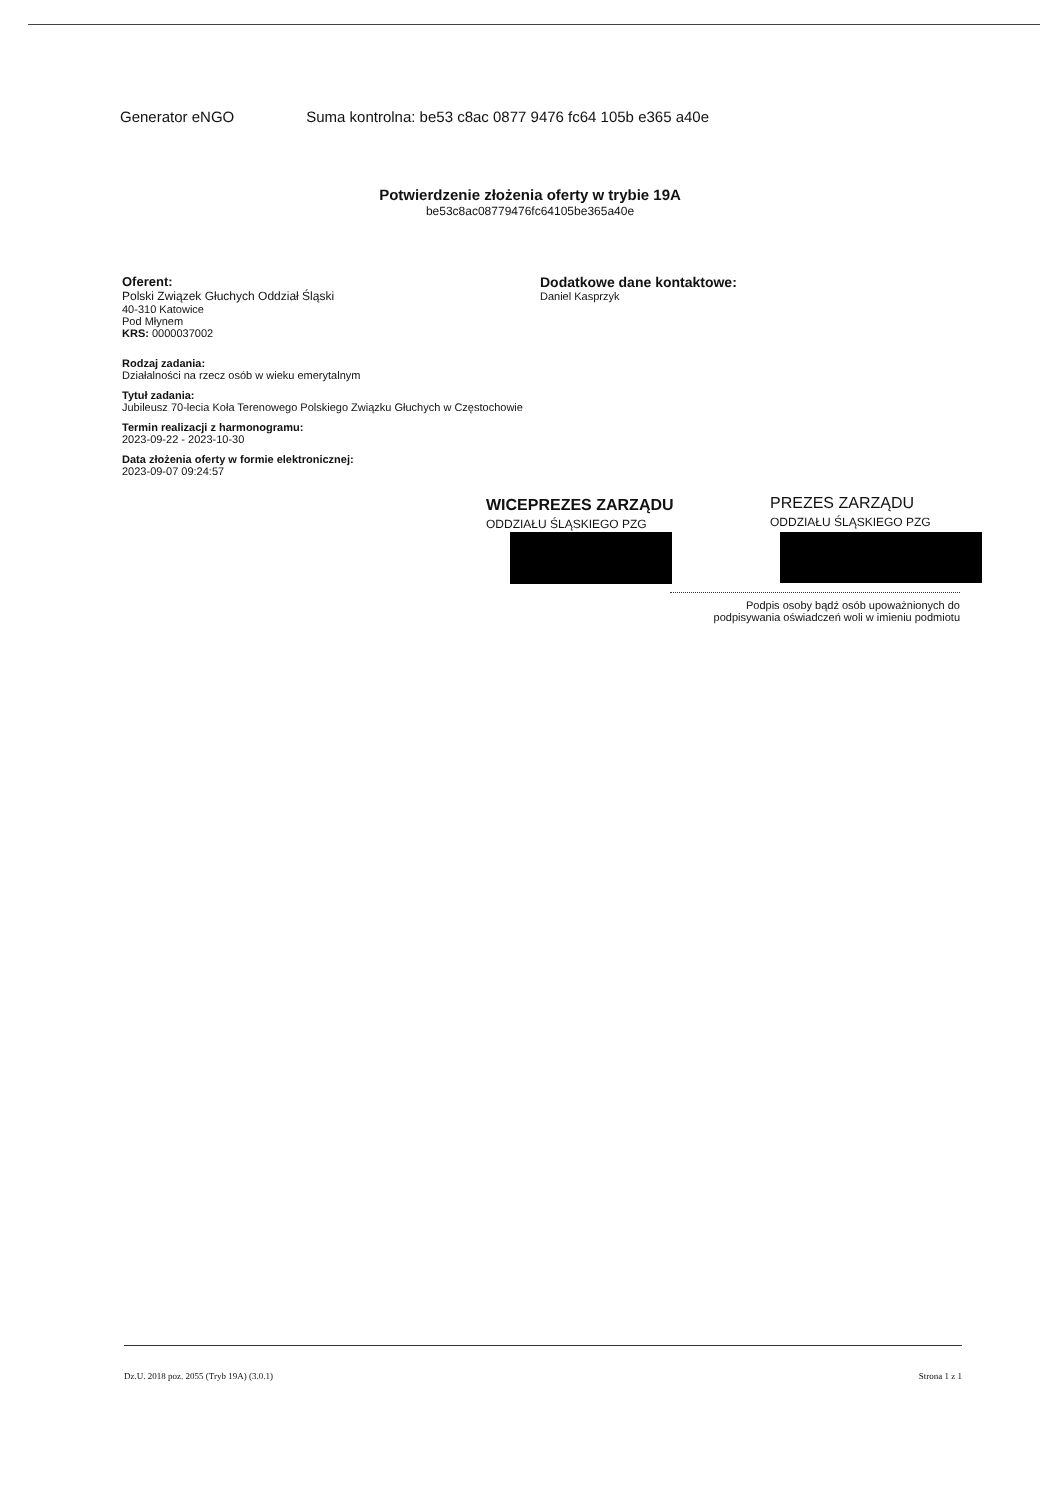Generator eNGO Suma kontrolna: be53 c8ac 0877 9476 fc64 105b e365 a40e
Potwierdzenie złożenia oferty w trybie 19A
be53c8ac08779476fc64105be365a40e
Oferent:
Polski Związek Głuchych Oddział Śląski
40-310 Katowice
Pod Młynem
KRS: 0000037002
Rodzaj zadania:
Działalności na rzecz osób w wieku emerytalnym
Tytuł zadania:
Jubileusz 70-lecia Koła Terenowego Polskiego Związku Głuchych w Częstochowie
Termin realizacji z harmonogramu:
2023-09-22 - 2023-10-30
Data złożenia oferty w formie elektronicznej:
2023-09-07 09:24:57
Dodatkowe dane kontaktowe:
Daniel Kasprzyk
WICEPREZES ZARZĄDU
ODDZIAŁU ŚLĄSKIEGO PZG
PREZES ZARZĄDU
ODDZIAŁU ŚLĄSKIEGO PZG
Podpis osoby bądź osób upoważnionych do
podpisywania oświadczeń woli w imieniu podmiotu
Dz.U. 2018 poz. 2055 (Tryb 19A) (3.0.1) Strona 1 z 1